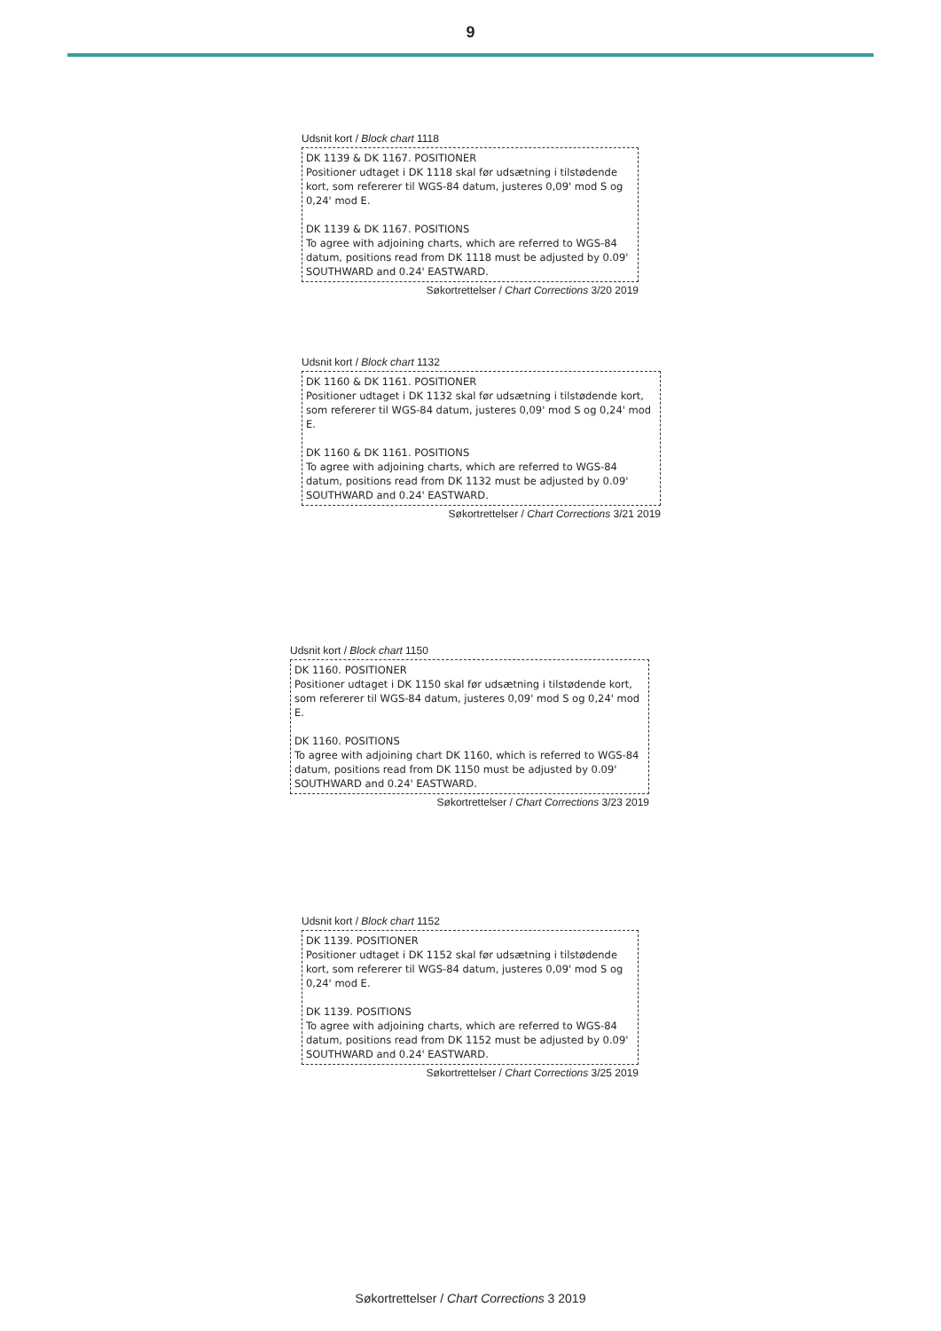9
Udsnit kort / Block chart 1118
DK 1139 & DK 1167. POSITIONER
Positioner udtaget i DK 1118 skal før udsætning i tilstødende kort, som refererer til WGS-84 datum, justeres 0,09' mod S og 0,24' mod E.
DK 1139 & DK 1167. POSITIONS
To agree with adjoining charts, which are referred to WGS-84 datum, positions read from DK 1118 must be adjusted by 0.09' SOUTHWARD and 0.24' EASTWARD.
Søkortrettelser / Chart Corrections 3/20 2019
Udsnit kort / Block chart 1132
DK 1160 & DK 1161. POSITIONER
Positioner udtaget i DK 1132 skal før udsætning i tilstødende kort, som refererer til WGS-84 datum, justeres 0,09' mod S og 0,24' mod E.
DK 1160 & DK 1161. POSITIONS
To agree with adjoining charts, which are referred to WGS-84 datum, positions read from DK 1132 must be adjusted by 0.09' SOUTHWARD and 0.24' EASTWARD.
Søkortrettelser / Chart Corrections 3/21 2019
Udsnit kort / Block chart 1150
DK 1160. POSITIONER
Positioner udtaget i DK 1150 skal før udsætning i tilstødende kort, som refererer til WGS-84 datum, justeres 0,09' mod S og 0,24' mod E.
DK 1160. POSITIONS
To agree with adjoining chart DK 1160, which is referred to WGS-84 datum, positions read from DK 1150 must be adjusted by 0.09' SOUTHWARD and 0.24' EASTWARD.
Søkortrettelser / Chart Corrections 3/23 2019
Udsnit kort / Block chart 1152
DK 1139. POSITIONER
Positioner udtaget i DK 1152 skal før udsætning i tilstødende kort, som refererer til WGS-84 datum, justeres 0,09' mod S og 0,24' mod E.
DK 1139. POSITIONS
To agree with adjoining charts, which are referred to WGS-84 datum, positions read from DK 1152 must be adjusted by 0.09' SOUTHWARD and 0.24' EASTWARD.
Søkortrettelser / Chart Corrections 3/25 2019
Søkortrettelser / Chart Corrections 3 2019